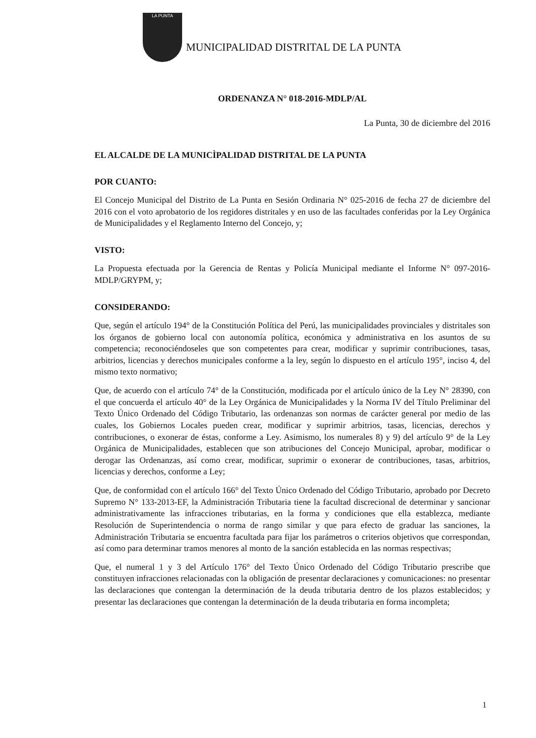LA PUNTA
MUNICIPALIDAD DISTRITAL DE LA PUNTA
ORDENANZA N° 018-2016-MDLP/AL
La Punta, 30 de diciembre del 2016
EL ALCALDE DE LA MUNICÌPALIDAD DISTRITAL DE LA PUNTA
POR CUANTO:
El Concejo Municipal del Distrito de La Punta en Sesión Ordinaria N° 025-2016 de fecha 27 de diciembre del 2016 con el voto aprobatorio de los regidores distritales y en uso de las facultades conferidas por la Ley Orgánica de Municipalidades y el Reglamento Interno del Concejo, y;
VISTO:
La Propuesta efectuada por la Gerencia de Rentas y Policía Municipal mediante el Informe N° 097-2016-MDLP/GRYPM, y;
CONSIDERANDO:
Que, según el artículo 194° de la Constitución Política del Perú, las municipalidades provinciales y distritales son los órganos de gobierno local con autonomía política, económica y administrativa en los asuntos de su competencia; reconociéndoseles que son competentes para crear, modificar y suprimir contribuciones, tasas, arbitrios, licencias y derechos municipales conforme a la ley, según lo dispuesto en el artículo 195°, inciso 4, del mismo texto normativo;
Que, de acuerdo con el artículo 74° de la Constitución, modificada por el artículo único de la Ley N° 28390, con el que concuerda el artículo 40° de la Ley Orgánica de Municipalidades y la Norma IV del Título Preliminar del Texto Único Ordenado del Código Tributario, las ordenanzas son normas de carácter general por medio de las cuales, los Gobiernos Locales pueden crear, modificar y suprimir arbitrios, tasas, licencias, derechos y contribuciones, o exonerar de éstas, conforme a Ley. Asimismo, los numerales 8) y 9) del artículo 9° de la Ley Orgánica de Municipalidades, establecen que son atribuciones del Concejo Municipal, aprobar, modificar o derogar las Ordenanzas, así como crear, modificar, suprimir o exonerar de contribuciones, tasas, arbitrios, licencias y derechos, conforme a Ley;
Que, de conformidad con el artículo 166° del Texto Único Ordenado del Código Tributario, aprobado por Decreto Supremo N° 133-2013-EF, la Administración Tributaria tiene la facultad discrecional de determinar y sancionar administrativamente las infracciones tributarias, en la forma y condiciones que ella establezca, mediante Resolución de Superintendencia o norma de rango similar y que para efecto de graduar las sanciones, la Administración Tributaria se encuentra facultada para fijar los parámetros o criterios objetivos que correspondan, así como para determinar tramos menores al monto de la sanción establecida en las normas respectivas;
Que, el numeral 1 y 3 del Artículo 176° del Texto Único Ordenado del Código Tributario prescribe que constituyen infracciones relacionadas con la obligación de presentar declaraciones y comunicaciones: no presentar las declaraciones que contengan la determinación de la deuda tributaria dentro de los plazos establecidos; y presentar las declaraciones que contengan la determinación de la deuda tributaria en forma incompleta;
1